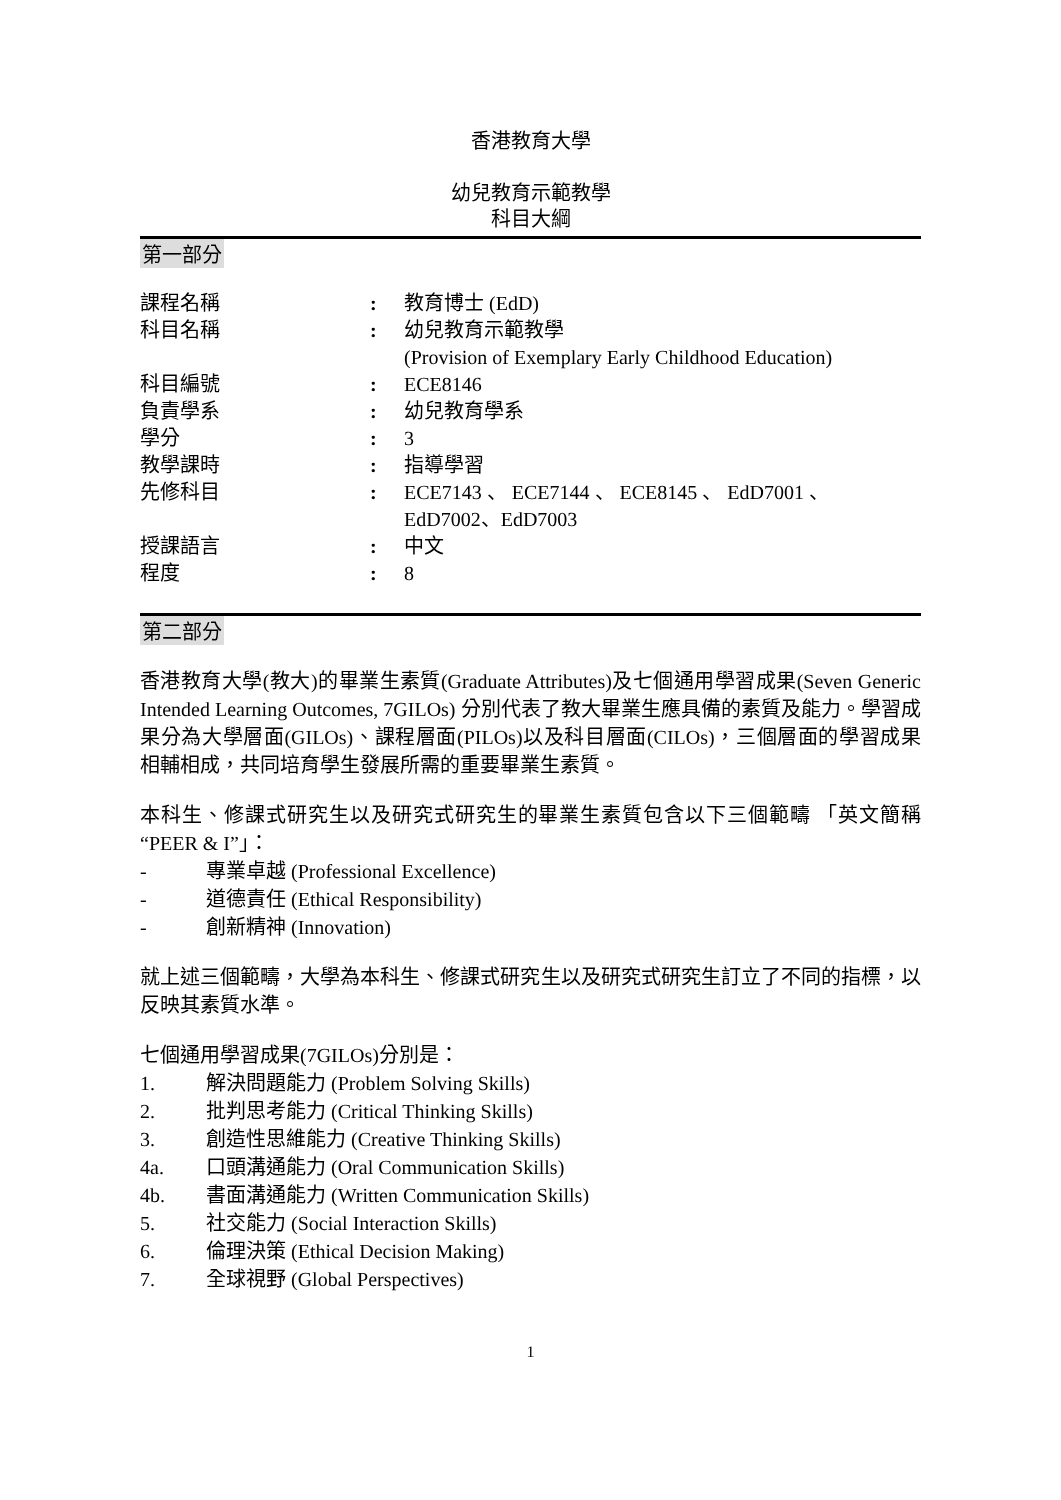香港教育大學
幼兒教育示範教學
科目大綱
第一部分
| 課程名稱 | : | 教育博士 (EdD) |
| 科目名稱 | : | 幼兒教育示範教學 (Provision of Exemplary Early Childhood Education) |
| 科目編號 | : | ECE8146 |
| 負責學系 | : | 幼兒教育學系 |
| 學分 | : | 3 |
| 教學課時 | : | 指導學習 |
| 先修科目 | : | ECE7143 、 ECE7144 、 ECE8145 、 EdD7001 、 EdD7002、EdD7003 |
| 授課語言 | : | 中文 |
| 程度 | : | 8 |
第二部分
香港教育大學(教大)的畢業生素質(Graduate Attributes)及七個通用學習成果(Seven Generic Intended Learning Outcomes, 7GILOs) 分別代表了教大畢業生應具備的素質及能力。學習成果分為大學層面(GILOs)、課程層面(PILOs)以及科目層面(CILOs)，三個層面的學習成果相輔相成，共同培育學生發展所需的重要畢業生素質。
本科生、修課式研究生以及研究式研究生的畢業生素質包含以下三個範疇 「英文簡稱 “PEER & I”」：
- 專業卓越 (Professional Excellence)
- 道德責任 (Ethical Responsibility)
- 創新精神 (Innovation)
就上述三個範疇，大學為本科生、修課式研究生以及研究式研究生訂立了不同的指標，以反映其素質水準。
七個通用學習成果(7GILOs)分別是：
1. 解決問題能力 (Problem Solving Skills)
2. 批判思考能力 (Critical Thinking Skills)
3. 創造性思維能力 (Creative Thinking Skills)
4a. 口頭溝通能力 (Oral Communication Skills)
4b. 書面溝通能力 (Written Communication Skills)
5. 社交能力 (Social Interaction Skills)
6. 倫理決策 (Ethical Decision Making)
7. 全球視野 (Global Perspectives)
1